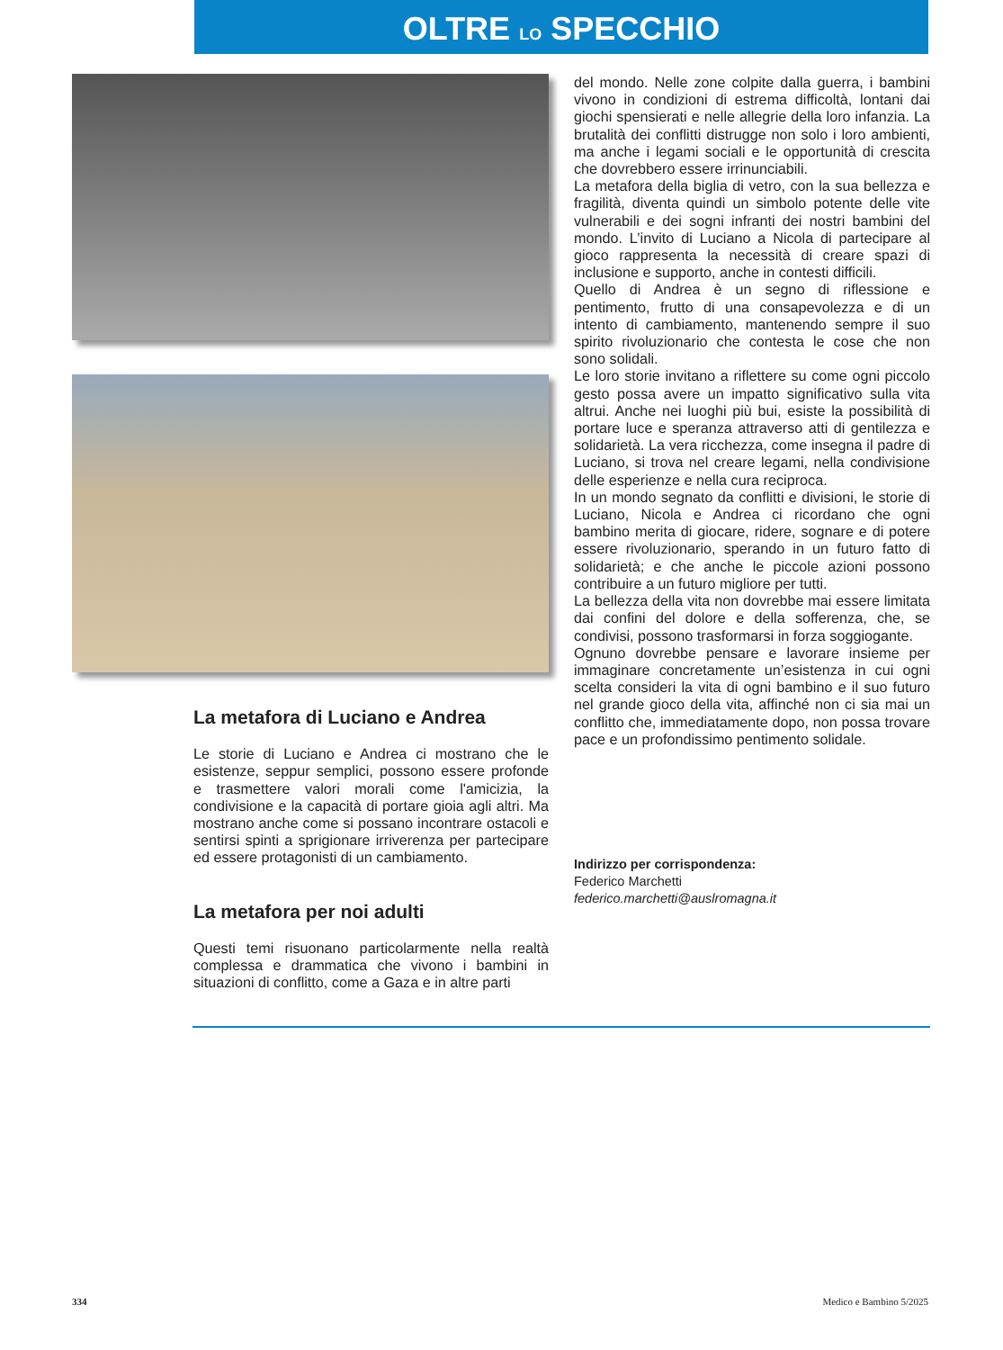OLTRE LO SPECCHIO
La metafora di Luciano e Andrea
Le storie di Luciano e Andrea ci mostrano che le esistenze, seppur semplici, possono essere profonde e trasmettere valori morali come l'amicizia, la condivisione e la capacità di portare gioia agli altri. Ma mostrano anche come si possano incontrare ostacoli e sentirsi spinti a sprigionare irriverenza per partecipare ed essere protagonisti di un cambiamento.
La metafora per noi adulti
Questi temi risuonano particolarmente nella realtà complessa e drammatica che vivono i bambini in situazioni di conflitto, come a Gaza e in altre parti
del mondo. Nelle zone colpite dalla guerra, i bambini vivono in condizioni di estrema difficoltà, lontani dai giochi spensierati e nelle allegrie della loro infanzia. La brutalità dei conflitti distrugge non solo i loro ambienti, ma anche i legami sociali e le opportunità di crescita che dovrebbero essere irrinunciabili.
La metafora della biglia di vetro, con la sua bellezza e fragilità, diventa quindi un simbolo potente delle vite vulnerabili e dei sogni infranti dei nostri bambini del mondo. L’invito di Luciano a Nicola di partecipare al gioco rappresenta la necessità di creare spazi di inclusione e supporto, anche in contesti difficili.
Quello di Andrea è un segno di riflessione e pentimento, frutto di una consapevolezza e di un intento di cambiamento, mantenendo sempre il suo spirito rivoluzionario che contesta le cose che non sono solidali.
Le loro storie invitano a riflettere su come ogni piccolo gesto possa avere un impatto significativo sulla vita altrui. Anche nei luoghi più bui, esiste la possibilità di portare luce e speranza attraverso atti di gentilezza e solidarietà. La vera ricchezza, come insegna il padre di Luciano, si trova nel creare legami, nella condivisione delle esperienze e nella cura reciproca.
In un mondo segnato da conflitti e divisioni, le storie di Luciano, Nicola e Andrea ci ricordano che ogni bambino merita di giocare, ridere, sognare e di potere essere rivoluzionario, sperando in un futuro fatto di solidarietà; e che anche le piccole azioni possono contribuire a un futuro migliore per tutti.
La bellezza della vita non dovrebbe mai essere limitata dai confini del dolore e della sofferenza, che, se condivisi, possono trasformarsi in forza soggiogante.
Ognuno dovrebbe pensare e lavorare insieme per immaginare concretamente un’esistenza in cui ogni scelta consideri la vita di ogni bambino e il suo futuro nel grande gioco della vita, affinché non ci sia mai un conflitto che, immediatamente dopo, non possa trovare pace e un profondissimo pentimento solidale.
Indirizzo per corrispondenza:
Federico Marchetti
federico.marchetti@auslromagna.it
334 Medico e Bambino 5/2025